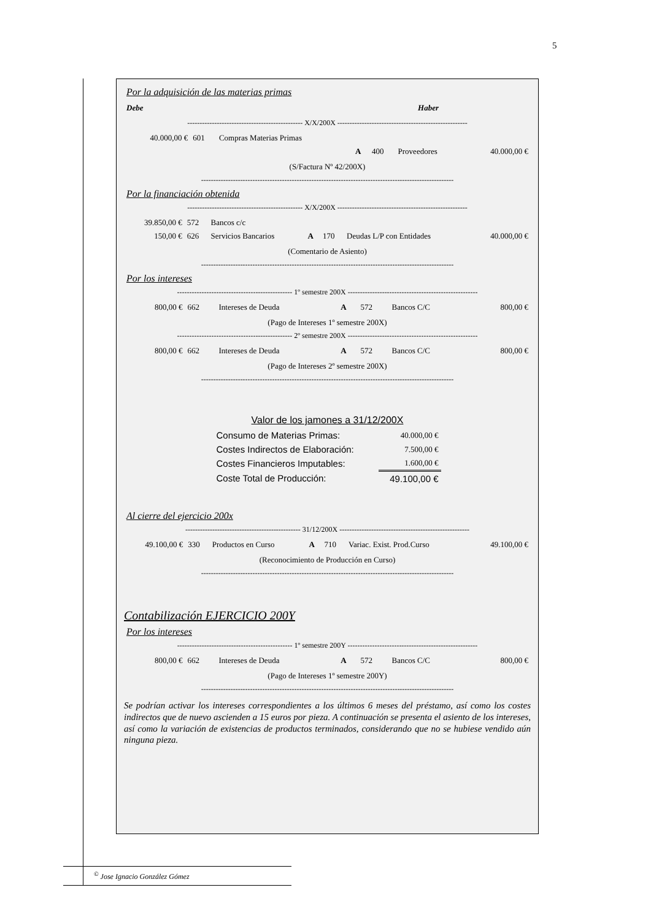5
Por la adquisición de las materias primas
| Debe | Haber |
----------------------------------------------- X/X/200X -----------------------------------------------------
| 40.000,00 € | 601 | Compras Materias Primas | | | | |
| | | | A | 400 | Proveedores | 40.000,00 € |
(S/Factura Nº 42/200X)
-------------------------------------------------------------------------------------------------------
Por la financiación obtenida
----------------------------------------------- X/X/200X -----------------------------------------------------
| 39.850,00 € | 572 | Bancos c/c | | | | |
| 150,00 € | 626 | Servicios Bancarios | A | 170 | Deudas L/P con Entidades | 40.000,00 € |
(Comentario de Asiento)
-------------------------------------------------------------------------------------------------------
Por los intereses
----------------------------------------------- 1º semestre 200X -----------------------------------------------------
| 800,00 € | 662 | Intereses de Deuda | A | 572 | Bancos C/C | 800,00 € |
(Pago de Intereses 1º semestre 200X)
----------------------------------------------- 2º semestre 200X -----------------------------------------------------
| 800,00 € | 662 | Intereses de Deuda | A | 572 | Bancos C/C | 800,00 € |
(Pago de Intereses 2º semestre 200X)
-------------------------------------------------------------------------------------------------------
Valor de los jamones a 31/12/200X
| Consumo de Materias Primas: | 40.000,00 € |
| Costes Indirectos de Elaboración: | 7.500,00 € |
| Costes Financieros Imputables: | 1.600,00 € |
| Coste Total de Producción: | 49.100,00 € |
Al cierre del ejercicio 200x
----------------------------------------------- 31/12/200X -----------------------------------------------------
| 49.100,00 € | 330 | Productos en Curso | A | 710 | Variac. Exist. Prod.Curso | 49.100,00 € |
(Reconocimiento de Producción en Curso)
-------------------------------------------------------------------------------------------------------
Contabilización EJERCICIO 200Y
Por los intereses
----------------------------------------------- 1º semestre 200Y -----------------------------------------------------
| 800,00 € | 662 | Intereses de Deuda | A | 572 | Bancos C/C | 800,00 € |
(Pago de Intereses 1º semestre 200Y)
-------------------------------------------------------------------------------------------------------
Se podrían activar los intereses correspondientes a los últimos 6 meses del préstamo, así como los costes indirectos que de nuevo ascienden a 15 euros por pieza. A continuación se presenta el asiento de los intereses, así como la variación de existencias de productos terminados, considerando que no se hubiese vendido aún ninguna pieza.
<sup>©</sup> Jose Ignacio González Gómez